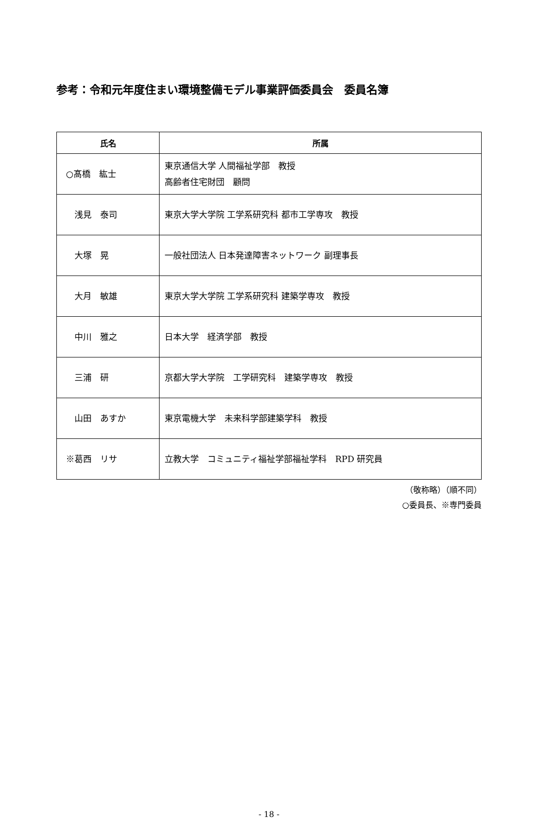参考：令和元年度住まい環境整備モデル事業評価委員会　委員名簿
| 氏名 | 所属 |
| --- | --- |
| ○髙橋 紘士 | 東京通信大学 人間福祉学部 教授 高齢者住宅財団 顧問 |
| 浅見 泰司 | 東京大学大学院 工学系研究科 都市工学専攻 教授 |
| 大塚 晃 | 一般社団法人 日本発達障害ネットワーク 副理事長 |
| 大月 敏雄 | 東京大学大学院 工学系研究科 建築学専攻 教授 |
| 中川 雅之 | 日本大学 経済学部 教授 |
| 三浦 研 | 京都大学大学院 工学研究科 建築学専攻 教授 |
| 山田 あすか | 東京電機大学 未来科学部建築学科 教授 |
| ※葛西 リサ | 立教大学 コミュニティ福祉学部福祉学科 RPD 研究員 |
（敬称略）（順不同）
○委員長、※専門委員
- 18 -